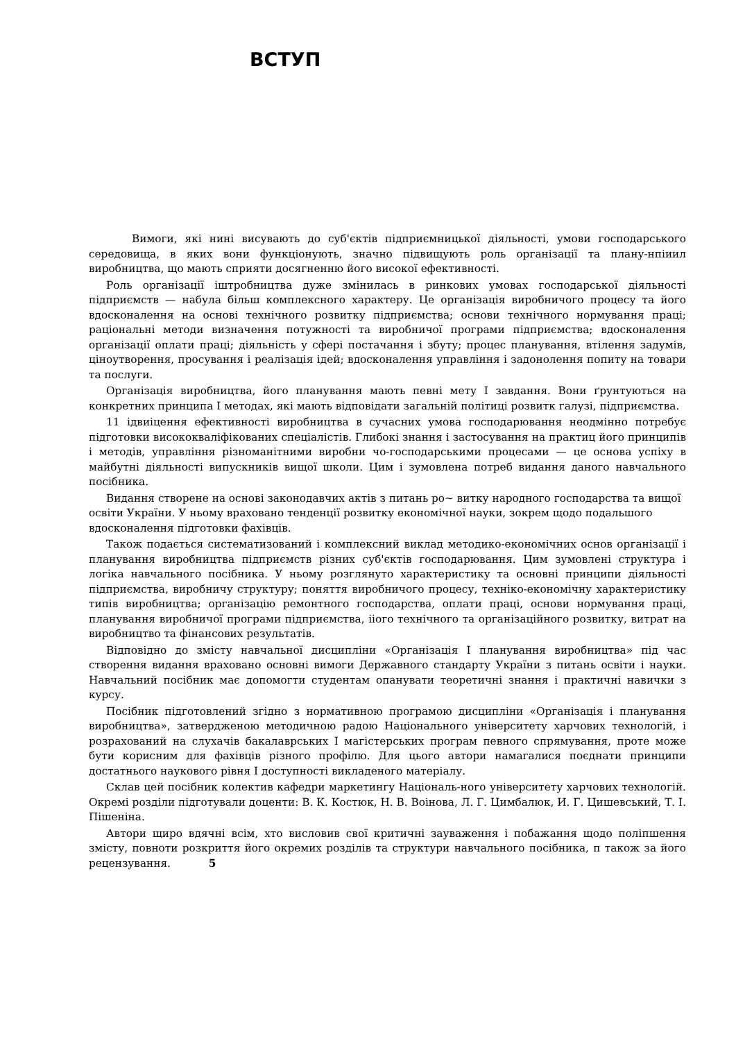ВСТУП
Вимоги, які нині висувають до суб'єктів підприємницької діяльності, умови господарського середовища, в яких вони функціонують, значно підвищують роль організації та плану-нпіиил виробництва, що мають сприяти досягненню його високої ефективності.
Роль організації іштробництва дуже змінилась в ринкових умовах господарської діяльності підприємств — набула більш комплексного характеру. Це організація виробничого процесу та його вдосконалення на основі технічного розвитку підприємства; основи технічного нормування праці; раціональні методи визначення потужності та виробничої програми підприємства; вдосконалення організації оплати праці; діяльність у сфері постачання і збуту; процес планування, втілення задумів, ціноутворення, просування і реалізація ідей; вдосконалення управління і задонолення попиту на товари та послуги.
Організація виробництва, його планування мають певні мету І завдання. Вони ґрунтуються на конкретних принципа І методах, які мають відповідати загальній політиці розвитк галузі, підприємства.
11 ідвиіцення ефективності виробництва в сучасних умова господарювання неодмінно потребує підготовки висококваліфікованих спеціалістів. Глибокі знання і застосування на практиц його принципів і методів, управління різноманітними виробни чо-господарськими процесами — це основа успіху в майбутні діяльності випускників вищої школи. Цим і зумовлена потреб видання даного навчального посібника.
Видання створене на основі законодавчих актів з питань ро~ витку народного господарства та вищої освіти України. У ньому враховано тенденції розвитку економічної науки, зокрем щодо подальшого вдосконалення підготовки фахівців.
Також подається систематизований і комплексний виклад методико-економічних основ організації і планування виробництва підприємств різних суб'єктів господарювання. Цим зумовлені структура і логіка навчального посібника. У ньому розглянуто характеристику та основні принципи діяльності підприємства, виробничу структуру; поняття виробничого процесу, техніко-економічну характеристику типів виробництва; організацію ремонтного господарства, оплати праці, основи нормування праці, планування виробничої програми підприємства, іiого технічного та організаційного розвитку, витрат на виробництво та фінансових результатів.
Відповідно до змісту навчальної дисципліни «Організація І планування виробництва» під час створення видання враховано основні вимоги Державного стандарту України з питань освіти і науки. Навчальний посібник має допомогти студентам опанувати теоретичні знання і практичні навички з курсу.
Посібник підготовлений згідно з нормативною програмою дисципліни «Організація і планування виробництва», затвердженою методичною радою Національного університету харчових технологій, і розрахований на слухачів бакалаврських І магістерських програм певного спрямування, проте може бути корисним для фахівців різного профілю. Для цього автори намагалися поєднати принципи достатнього наукового рівня І доступності викладеного матеріалу.
Склав цей посібник колектив кафедри маркетингу Національ-ного університету харчових технологій. Окремі розділи підготували доценти: В. К. Костюк, Н. В. Воінова, Л. Г. Цимбалюк, И. Г. Цишевський, Т. І. Пішеніна.
Автори щиро вдячні всім, хто висловив свої критичні зауваження і побажання щодо поліпшення змісту, повноти розкриття його окремих розділів та структури навчального посібника, п також за його рецензування. 5